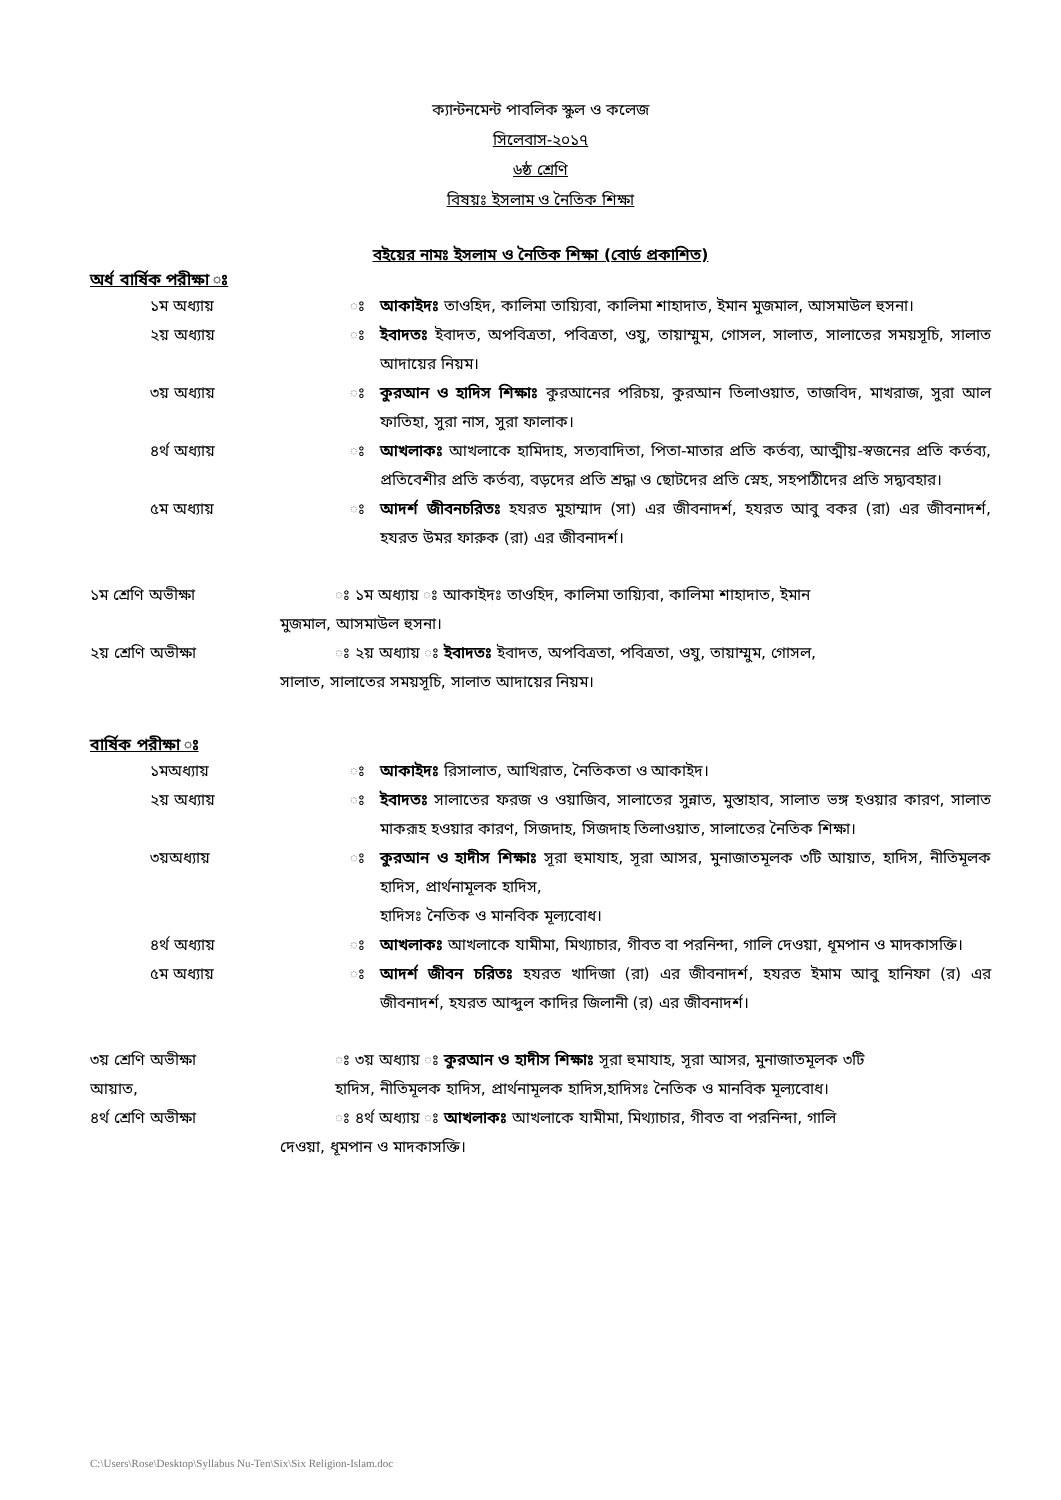ক্যান্টনমেন্ট পাবলিক স্কুল ও কলেজ
সিলেবাস-২০১৭
৬ষ্ঠ শ্রেণি
বিষয়ঃ ইসলাম ও নৈতিক শিক্ষা
বইয়ের নামঃ ইসলাম ও নৈতিক শিক্ষা (বোর্ড প্রকাশিত)
অর্ধ বার্ষিক পরীক্ষা ঃ
১ম অধ্যায় ঃ আকাইদঃ তাওহিদ, কালিমা তায়্যিবা, কালিমা শাহাদাত, ইমান মুজমাল, আসমাউল হুসনা।
২য় অধ্যায় ঃ ইবাদতঃ ইবাদত, অপবিত্রতা, পবিত্রতা, ওযু, তায়াম্মুম, গোসল, সালাত, সালাতের সময়সূচি, সালাত আদায়ের নিয়ম।
৩য় অধ্যায় ঃ কুরআন ও হাদিস শিক্ষাঃ কুরআনের পরিচয়, কুরআন তিলাওয়াত, তাজবিদ, মাখরাজ, সুরা আল ফাতিহা, সুরা নাস, সুরা ফালাক।
৪র্থ অধ্যায় ঃ আখলাকঃ আখলাকে হামিদাহ, সত্যবাদিতা, পিতা-মাতার প্রতি কর্তব্য, আত্মীয়-স্বজনের প্রতি কর্তব্য, প্রতিবেশীর প্রতি কর্তব্য, বড়দের প্রতি শ্রদ্ধা ও ছোটদের প্রতি স্নেহ, সহপাঠীদের প্রতি সদ্ব্যবহার।
৫ম অধ্যায় ঃ আদর্শ জীবনচরিতঃ হযরত মুহাম্মাদ (সা) এর জীবনাদর্শ, হযরত আবু বকর (রা) এর জীবনাদর্শ, হযরত উমর ফারুক (রা) এর জীবনাদর্শ।
১ম শ্রেণি অভীক্ষা ঃ ১ম অধ্যায় ঃ আকাইদঃ তাওহিদ, কালিমা তায়্যিবা, কালিমা শাহাদাত, ইমান
মুজমাল, আসমাউল হুসনা।
২য় শ্রেণি অভীক্ষা ঃ ২য় অধ্যায় ঃ ইবাদতঃ ইবাদত, অপবিত্রতা, পবিত্রতা, ওযু, তায়াম্মুম, গোসল,
সালাত, সালাতের সময়সূচি, সালাত আদায়ের নিয়ম।
বার্ষিক পরীক্ষা ঃ
১মঅধ্যায় ঃ আকাইদঃ রিসালাত, আখিরাত, নৈতিকতা ও আকাইদ।
২য় অধ্যায় ঃ ইবাদতঃ সালাতের ফরজ ও ওয়াজিব, সালাতের সুন্নাত, মুস্তাহাব, সালাত ভঙ্গ হওয়ার কারণ, সালাত মাকরূহ হওয়ার কারণ, সিজদাহ, সিজদাহ তিলাওয়াত, সালাতের নৈতিক শিক্ষা।
৩য়অধ্যায় ঃ কুরআন ও হাদীস শিক্ষাঃ সূরা হুমাযাহ, সূরা আসর, মুনাজাতমূলক ৩টি আয়াত, হাদিস, নীতিমূলক হাদিস, প্রার্থনামূলক হাদিস,
হাদিসঃ নৈতিক ও মানবিক মূল্যবোধ।
৪র্থ অধ্যায় ঃ আখলাকঃ আখলাকে যামীমা, মিথ্যাচার, গীবত বা পরনিন্দা, গালি দেওয়া, ধূমপান ও মাদকাসক্তি।
৫ম অধ্যায় ঃ আদর্শ জীবন চরিতঃ হযরত খাদিজা (রা) এর জীবনাদর্শ, হযরত ইমাম আবু হানিফা (র) এর জীবনাদর্শ, হযরত আব্দুল কাদির জিলানী (র) এর জীবনাদর্শ।
৩য় শ্রেণি অভীক্ষা ঃ ৩য় অধ্যায় ঃ কুরআন ও হাদীস শিক্ষাঃ সূরা হুমাযাহ, সূরা আসর, মুনাজাতমূলক ৩টি
আয়াত, হাদিস, নীতিমূলক হাদিস, প্রার্থনামূলক হাদিস,হাদিসঃ নৈতিক ও মানবিক মূল্যবোধ।
৪র্থ শ্রেণি অভীক্ষা ঃ ৪র্থ অধ্যায় ঃ আখলাকঃ আখলাকে যামীমা, মিথ্যাচার, গীবত বা পরনিন্দা, গালি
দেওয়া, ধূমপান ও মাদকাসক্তি।
C:\Users\Rose\Desktop\Syllabus Nu-Ten\Six\Six Religion-Islam.doc